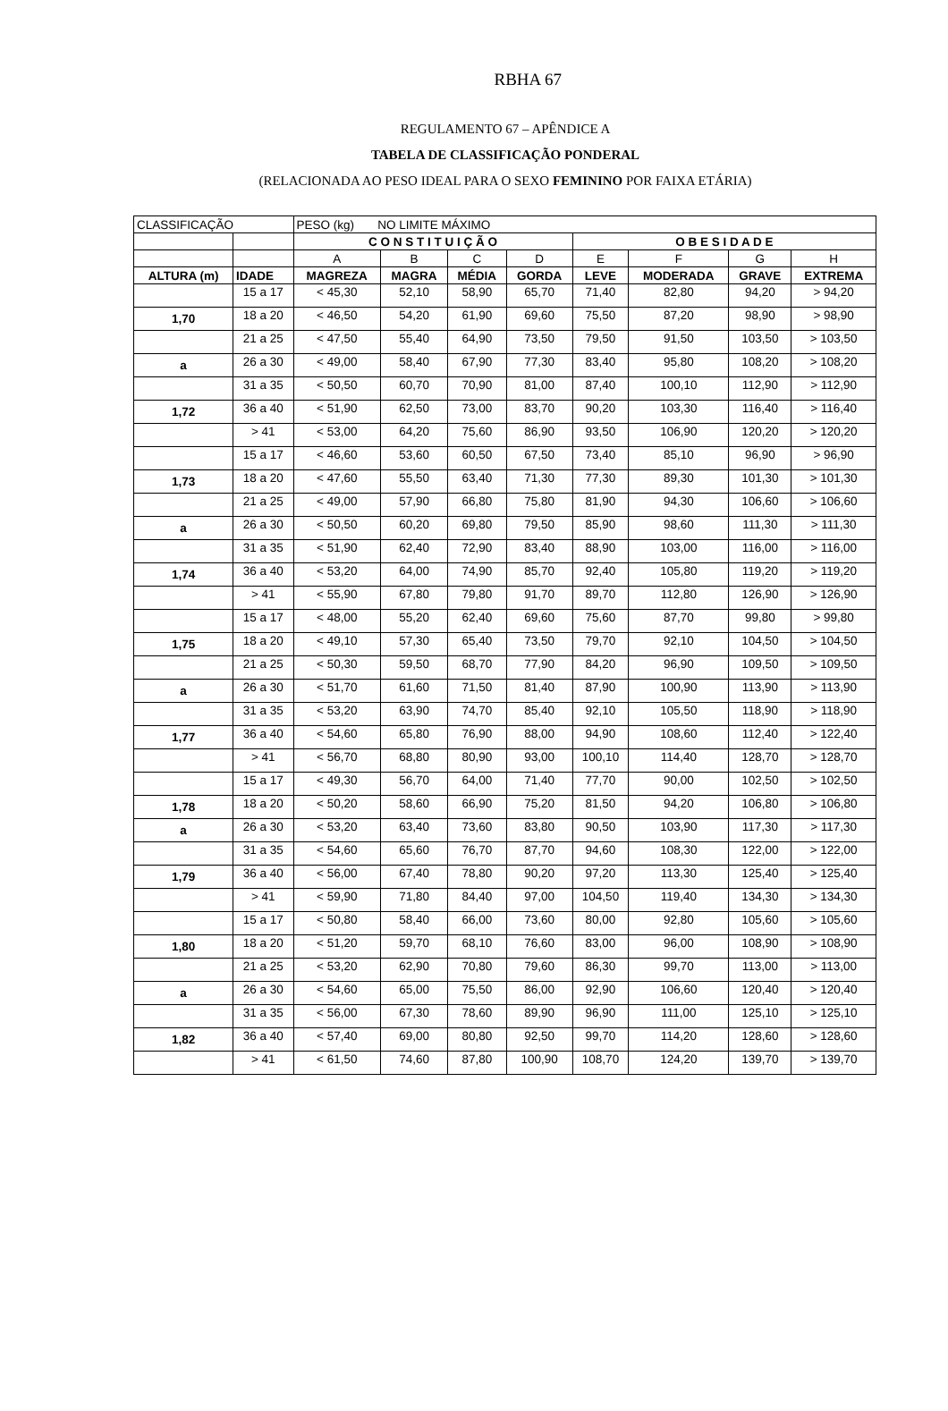RBHA 67
REGULAMENTO 67 – APÊNDICE A
TABELA DE CLASSIFICAÇÃO PONDERAL
(RELACIONADA AO PESO IDEAL PARA O SEXO FEMININO POR FAIXA ETÁRIA)
| CLASSIFICAÇÃO | | PESO (kg) NO LIMITE MÁXIMO | | | | | | | |
| --- | --- | --- | --- | --- | --- | --- | --- | --- | --- |
| | | C O N S T I T U I Ç Ã O | | | | O B E S I D A D E | | | |
| | | A | B | C | D | E | F | G | H |
| ALTURA (m) | IDADE | MAGREZA | MAGRA | MÉDIA | GORDA | LEVE | MODERADA | GRAVE | EXTREMA |
| | 15 a 17 | < 45,30 | 52,10 | 58,90 | 65,70 | 71,40 | 82,80 | 94,20 | > 94,20 |
| 1,70 | 18 a 20 | < 46,50 | 54,20 | 61,90 | 69,60 | 75,50 | 87,20 | 98,90 | > 98,90 |
| | 21 a 25 | < 47,50 | 55,40 | 64,90 | 73,50 | 79,50 | 91,50 | 103,50 | > 103,50 |
| a | 26 a 30 | < 49,00 | 58,40 | 67,90 | 77,30 | 83,40 | 95,80 | 108,20 | > 108,20 |
| | 31 a 35 | < 50,50 | 60,70 | 70,90 | 81,00 | 87,40 | 100,10 | 112,90 | > 112,90 |
| 1,72 | 36 a 40 | < 51,90 | 62,50 | 73,00 | 83,70 | 90,20 | 103,30 | 116,40 | > 116,40 |
| | > 41 | < 53,00 | 64,20 | 75,60 | 86,90 | 93,50 | 106,90 | 120,20 | > 120,20 |
| | 15 a 17 | < 46,60 | 53,60 | 60,50 | 67,50 | 73,40 | 85,10 | 96,90 | > 96,90 |
| 1,73 | 18 a 20 | < 47,60 | 55,50 | 63,40 | 71,30 | 77,30 | 89,30 | 101,30 | > 101,30 |
| | 21 a 25 | < 49,00 | 57,90 | 66,80 | 75,80 | 81,90 | 94,30 | 106,60 | > 106,60 |
| a | 26 a 30 | < 50,50 | 60,20 | 69,80 | 79,50 | 85,90 | 98,60 | 111,30 | > 111,30 |
| | 31 a 35 | < 51,90 | 62,40 | 72,90 | 83,40 | 88,90 | 103,00 | 116,00 | > 116,00 |
| 1,74 | 36 a 40 | < 53,20 | 64,00 | 74,90 | 85,70 | 92,40 | 105,80 | 119,20 | > 119,20 |
| | > 41 | < 55,90 | 67,80 | 79,80 | 91,70 | 89,70 | 112,80 | 126,90 | > 126,90 |
| | 15 a 17 | < 48,00 | 55,20 | 62,40 | 69,60 | 75,60 | 87,70 | 99,80 | > 99,80 |
| 1,75 | 18 a 20 | < 49,10 | 57,30 | 65,40 | 73,50 | 79,70 | 92,10 | 104,50 | > 104,50 |
| | 21 a 25 | < 50,30 | 59,50 | 68,70 | 77,90 | 84,20 | 96,90 | 109,50 | > 109,50 |
| a | 26 a 30 | < 51,70 | 61,60 | 71,50 | 81,40 | 87,90 | 100,90 | 113,90 | > 113,90 |
| | 31 a 35 | < 53,20 | 63,90 | 74,70 | 85,40 | 92,10 | 105,50 | 118,90 | > 118,90 |
| 1,77 | 36 a 40 | < 54,60 | 65,80 | 76,90 | 88,00 | 94,90 | 108,60 | 112,40 | > 122,40 |
| | > 41 | < 56,70 | 68,80 | 80,90 | 93,00 | 100,10 | 114,40 | 128,70 | > 128,70 |
| | 15 a 17 | < 49,30 | 56,70 | 64,00 | 71,40 | 77,70 | 90,00 | 102,50 | > 102,50 |
| 1,78 | 18 a 20 | < 50,20 | 58,60 | 66,90 | 75,20 | 81,50 | 94,20 | 106,80 | > 106,80 |
| a | 26 a 30 | < 53,20 | 63,40 | 73,60 | 83,80 | 90,50 | 103,90 | 117,30 | > 117,30 |
| | 31 a 35 | < 54,60 | 65,60 | 76,70 | 87,70 | 94,60 | 108,30 | 122,00 | > 122,00 |
| 1,79 | 36 a 40 | < 56,00 | 67,40 | 78,80 | 90,20 | 97,20 | 113,30 | 125,40 | > 125,40 |
| | > 41 | < 59,90 | 71,80 | 84,40 | 97,00 | 104,50 | 119,40 | 134,30 | > 134,30 |
| | 15 a 17 | < 50,80 | 58,40 | 66,00 | 73,60 | 80,00 | 92,80 | 105,60 | > 105,60 |
| 1,80 | 18 a 20 | < 51,20 | 59,70 | 68,10 | 76,60 | 83,00 | 96,00 | 108,90 | > 108,90 |
| | 21 a 25 | < 53,20 | 62,90 | 70,80 | 79,60 | 86,30 | 99,70 | 113,00 | > 113,00 |
| a | 26 a 30 | < 54,60 | 65,00 | 75,50 | 86,00 | 92,90 | 106,60 | 120,40 | > 120,40 |
| | 31 a 35 | < 56,00 | 67,30 | 78,60 | 89,90 | 96,90 | 111,00 | 125,10 | > 125,10 |
| 1,82 | 36 a 40 | < 57,40 | 69,00 | 80,80 | 92,50 | 99,70 | 114,20 | 128,60 | > 128,60 |
| | > 41 | < 61,50 | 74,60 | 87,80 | 100,90 | 108,70 | 124,20 | 139,70 | > 139,70 |